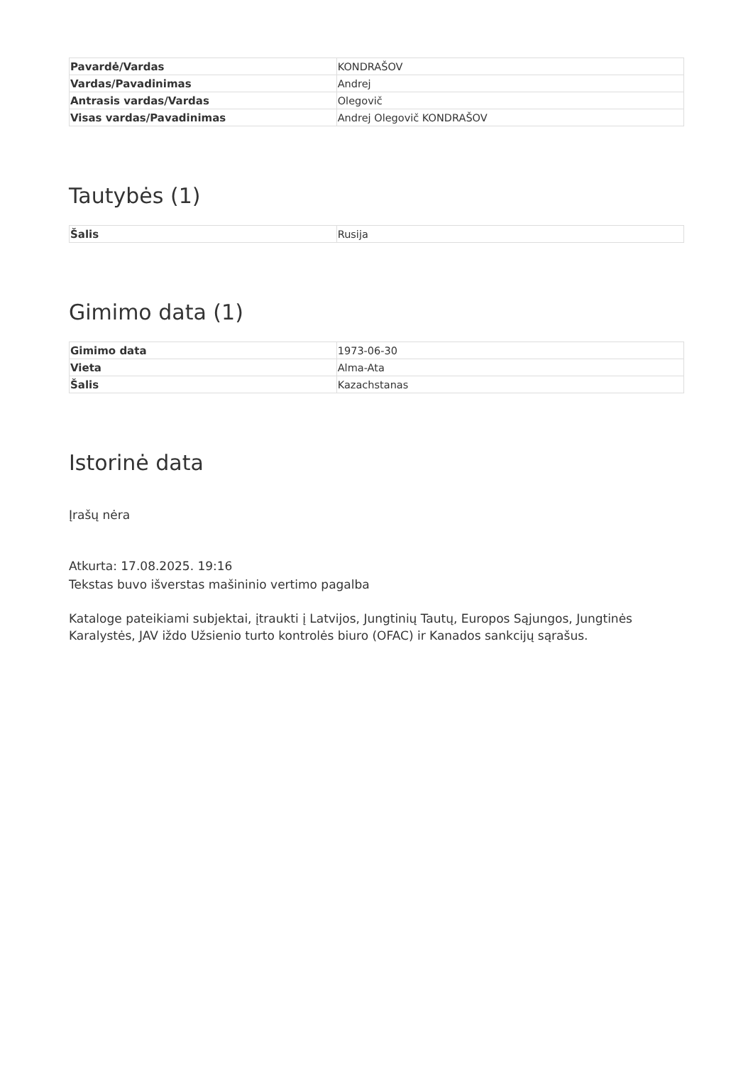| Pavardė/Vardas | KONDRAŠOV |
| Vardas/Pavadinimas | Andrej |
| Antrasis vardas/Vardas | Olegovič |
| Visas vardas/Pavadinimas | Andrej Olegovič KONDRAŠOV |
Tautybės (1)
| Šalis | Rusija |
Gimimo data (1)
| Gimimo data | 1973-06-30 |
| Vieta | Alma-Ata |
| Šalis | Kazachstanas |
Istorinė data
Įrašų nėra
Atkurta: 17.08.2025. 19:16
Tekstas buvo išverstas mašininio vertimo pagalba
Kataloge pateikiami subjektai, įtraukti į Latvijos, Jungtinių Tautų, Europos Sąjungos, Jungtinės Karalystės, JAV iždo Užsienio turto kontrolės biuro (OFAC) ir Kanados sankcijų sąrašus.